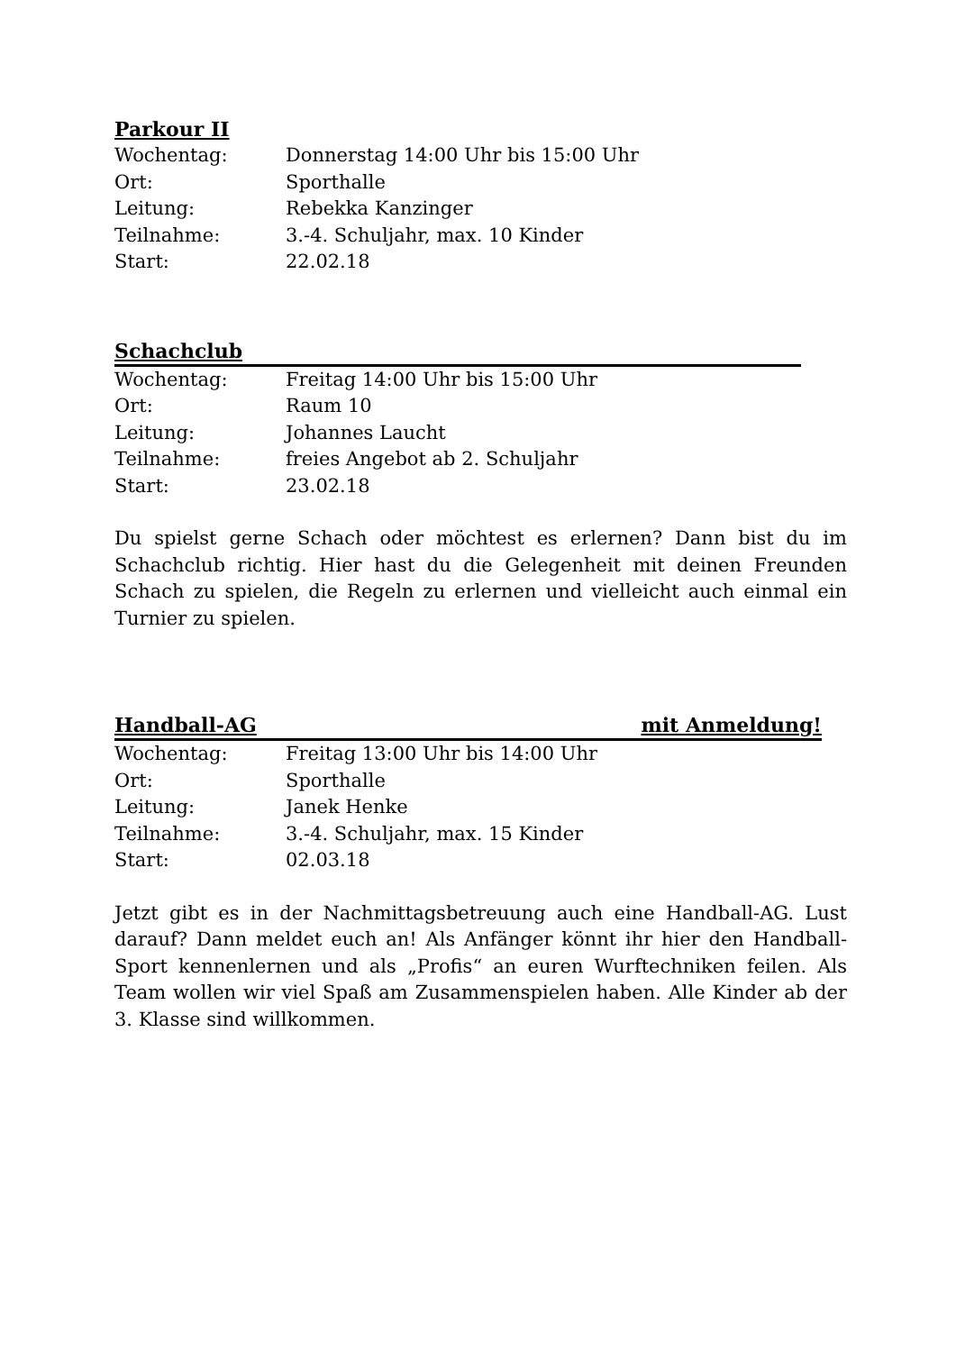Parkour II
| Wochentag: | Donnerstag 14:00 Uhr bis 15:00 Uhr |
| Ort: | Sporthalle |
| Leitung: | Rebekka Kanzinger |
| Teilnahme: | 3.-4. Schuljahr, max. 10 Kinder |
| Start: | 22.02.18 |
Schachclub
| Wochentag: | Freitag 14:00 Uhr bis 15:00 Uhr |
| Ort: | Raum 10 |
| Leitung: | Johannes Laucht |
| Teilnahme: | freies Angebot ab 2. Schuljahr |
| Start: | 23.02.18 |
Du spielst gerne Schach oder möchtest es erlernen? Dann bist du im Schachclub richtig. Hier hast du die Gelegenheit mit deinen Freunden Schach zu spielen, die Regeln zu erlernen und vielleicht auch einmal ein Turnier zu spielen.
Handball-AG mit Anmeldung!
| Wochentag: | Freitag 13:00 Uhr bis 14:00 Uhr |
| Ort: | Sporthalle |
| Leitung: | Janek Henke |
| Teilnahme: | 3.-4. Schuljahr, max. 15 Kinder |
| Start: | 02.03.18 |
Jetzt gibt es in der Nachmittagsbetreuung auch eine Handball-AG. Lust darauf? Dann meldet euch an! Als Anfänger könnt ihr hier den Handball-Sport kennenlernen und als „Profis“ an euren Wurftechniken feilen. Als Team wollen wir viel Spaß am Zusammenspielen haben. Alle Kinder ab der 3. Klasse sind willkommen.